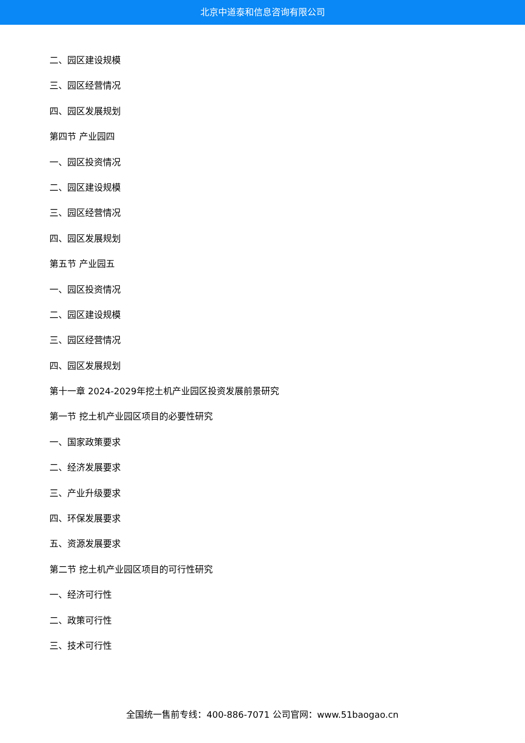北京中道泰和信息咨询有限公司
二、园区建设规模
三、园区经营情况
四、园区发展规划
第四节 产业园四
一、园区投资情况
二、园区建设规模
三、园区经营情况
四、园区发展规划
第五节 产业园五
一、园区投资情况
二、园区建设规模
三、园区经营情况
四、园区发展规划
第十一章 2024-2029年挖土机产业园区投资发展前景研究
第一节 挖土机产业园区项目的必要性研究
一、国家政策要求
二、经济发展要求
三、产业升级要求
四、环保发展要求
五、资源发展要求
第二节 挖土机产业园区项目的可行性研究
一、经济可行性
二、政策可行性
三、技术可行性
全国统一售前专线：400-886-7071 公司官网：www.51baogao.cn